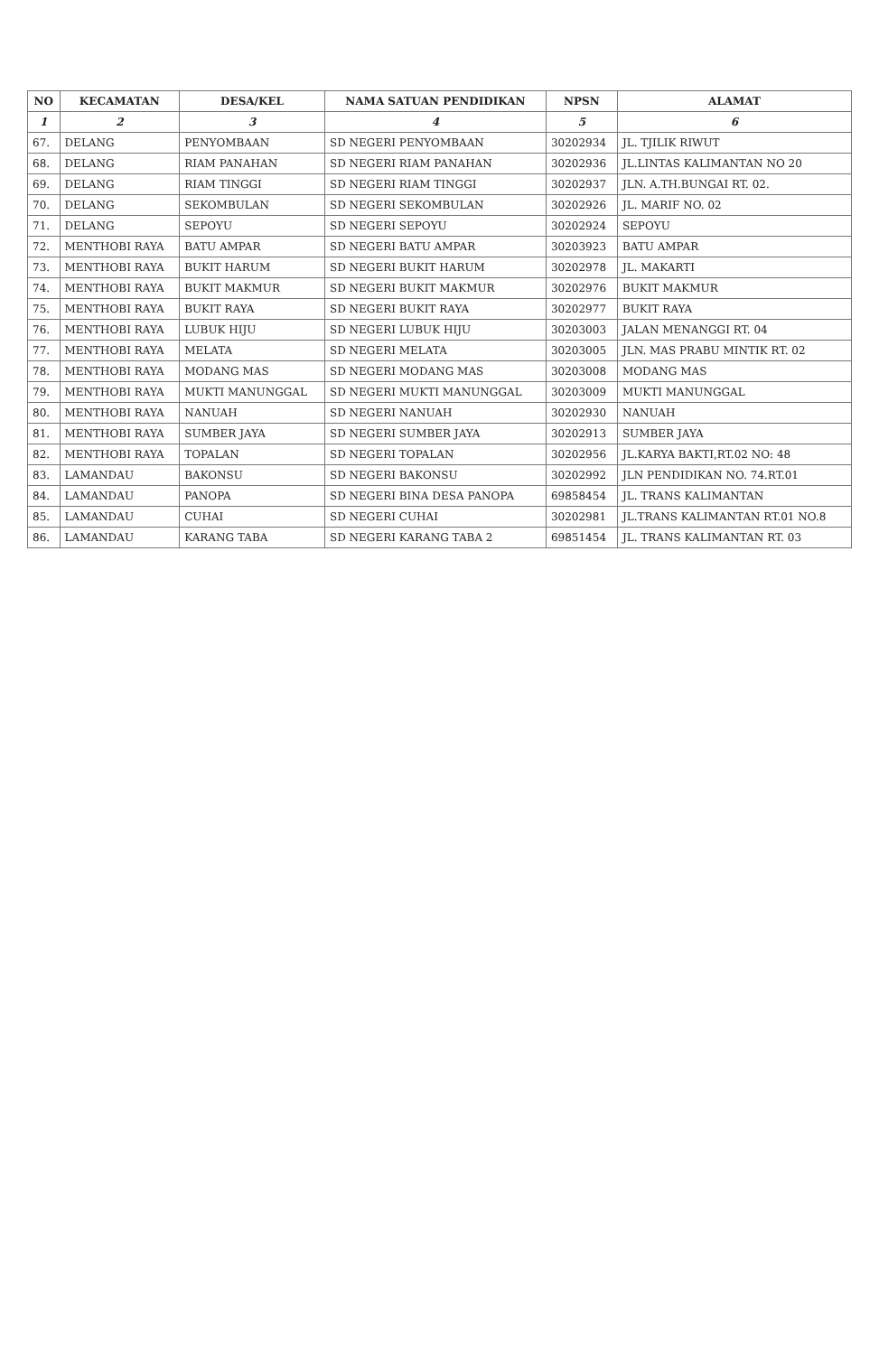| NO | KECAMATAN | DESA/KEL | NAMA SATUAN PENDIDIKAN | NPSN | ALAMAT |
| --- | --- | --- | --- | --- | --- |
| 1 | 2 | 3 | 4 | 5 | 6 |
| 67. | DELANG | PENYOMBAAN | SD NEGERI PENYOMBAAN | 30202934 | JL. TJILIK RIWUT |
| 68. | DELANG | RIAM PANAHAN | SD NEGERI RIAM PANAHAN | 30202936 | JL.LINTAS KALIMANTAN NO 20 |
| 69. | DELANG | RIAM TINGGI | SD NEGERI RIAM TINGGI | 30202937 | JLN. A.TH.BUNGAI RT. 02. |
| 70. | DELANG | SEKOMBULAN | SD NEGERI SEKOMBULAN | 30202926 | JL. MARIF NO. 02 |
| 71. | DELANG | SEPOYU | SD NEGERI SEPOYU | 30202924 | SEPOYU |
| 72. | MENTHOBI RAYA | BATU AMPAR | SD NEGERI BATU AMPAR | 30203923 | BATU AMPAR |
| 73. | MENTHOBI RAYA | BUKIT HARUM | SD NEGERI BUKIT HARUM | 30202978 | JL. MAKARTI |
| 74. | MENTHOBI RAYA | BUKIT MAKMUR | SD NEGERI BUKIT MAKMUR | 30202976 | BUKIT MAKMUR |
| 75. | MENTHOBI RAYA | BUKIT RAYA | SD NEGERI BUKIT RAYA | 30202977 | BUKIT RAYA |
| 76. | MENTHOBI RAYA | LUBUK HIJU | SD NEGERI LUBUK HIJU | 30203003 | JALAN MENANGGI RT. 04 |
| 77. | MENTHOBI RAYA | MELATA | SD NEGERI MELATA | 30203005 | JLN. MAS PRABU MINTIK RT. 02 |
| 78. | MENTHOBI RAYA | MODANG MAS | SD NEGERI MODANG MAS | 30203008 | MODANG MAS |
| 79. | MENTHOBI RAYA | MUKTI MANUNGGAL | SD NEGERI MUKTI MANUNGGAL | 30203009 | MUKTI MANUNGGAL |
| 80. | MENTHOBI RAYA | NANUAH | SD NEGERI NANUAH | 30202930 | NANUAH |
| 81. | MENTHOBI RAYA | SUMBER JAYA | SD NEGERI SUMBER JAYA | 30202913 | SUMBER JAYA |
| 82. | MENTHOBI RAYA | TOPALAN | SD NEGERI TOPALAN | 30202956 | JL.KARYA BAKTI,RT.02 NO: 48 |
| 83. | LAMANDAU | BAKONSU | SD NEGERI BAKONSU | 30202992 | JLN PENDIDIKAN NO. 74.RT.01 |
| 84. | LAMANDAU | PANOPA | SD NEGERI BINA DESA PANOPA | 69858454 | JL. TRANS KALIMANTAN |
| 85. | LAMANDAU | CUHAI | SD NEGERI CUHAI | 30202981 | JL.TRANS KALIMANTAN RT.01 NO.8 |
| 86. | LAMANDAU | KARANG TABA | SD NEGERI KARANG TABA 2 | 69851454 | JL. TRANS KALIMANTAN RT. 03 |